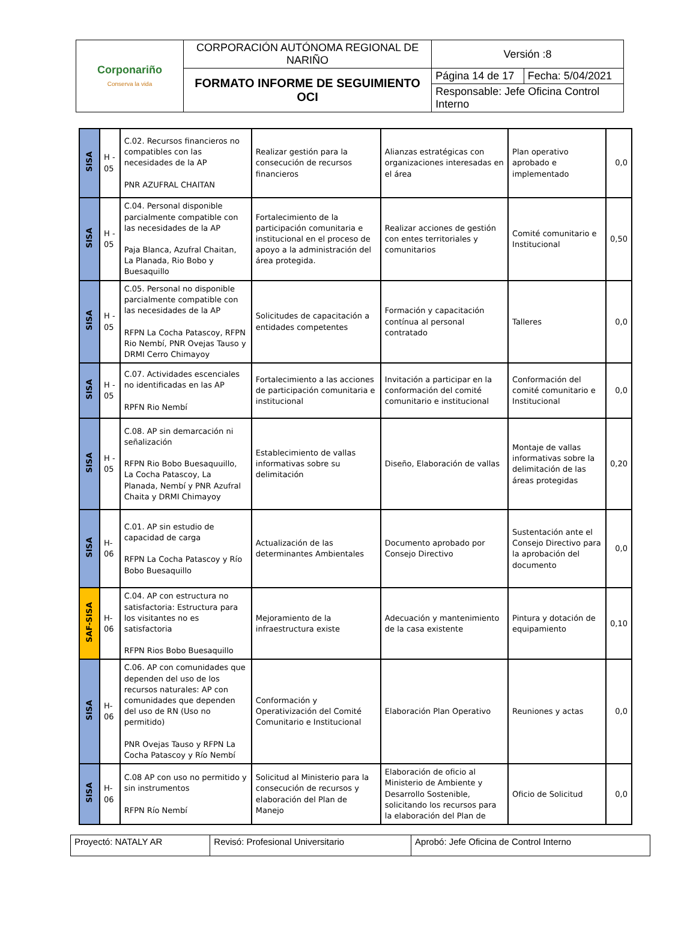| Corponariño Conserva la vida | CORPORACIÓN AUTÓNOMA REGIONAL DE NARIÑO | Versión :8 | |
| | FORMATO INFORME DE SEGUIMIENTO OCI | Página 14 de 17 | Fecha: 5/04/2021 |
| | | Responsable: Jefe Oficina Control Interno | |
| SISA | H - 05 | C.02. Recursos financieros no compatibles con las necesidades de la AP PNR AZUFRAL CHAITAN | Realizar gestión para la consecución de recursos financieros | Alianzas estratégicas con organizaciones interesadas en el área | Plan operativo aprobado e implementado | 0,0 |
| SISA | H - 05 | C.04. Personal disponible parcialmente compatible con las necesidades de la AP Paja Blanca, Azufral Chaitan, La Planada, Rio Bobo y Buesaquillo | Fortalecimiento de la participación comunitaria e institucional en el proceso de apoyo a la administración del área protegida. | Realizar acciones de gestión con entes territoriales y comunitarios | Comité comunitario e Institucional | 0,50 |
| SISA | H - 05 | C.05. Personal no disponible parcialmente compatible con las necesidades de la AP RFPN La Cocha Patascoy, RFPN Rio Nembí, PNR Ovejas Tauso y DRMI Cerro Chimayoy | Solicitudes de capacitación a entidades competentes | Formación y capacitación contínua al personal contratado | Talleres | 0,0 |
| SISA | H - 05 | C.07. Actividades escenciales no identificadas en las AP RPFN Rio Nembí | Fortalecimiento a las acciones de participación comunitaria e institucional | Invitación a participar en la conformación del comité comunitario e institucional | Conformación del comité comunitario e Institucional | 0,0 |
| SISA | H - 05 | C.08. AP sin demarcación ni señalización RFPN Rio Bobo Buesaquuillo, La Cocha Patascoy, La Planada, Nembí y PNR Azufral Chaita y DRMI Chimayoy | Establecimiento de vallas informativas sobre su delimitación | Diseño, Elaboración de vallas | Montaje de vallas informativas sobre la delimitación de las áreas protegidas | 0,20 |
| SISA | H-06 | C.01. AP sin estudio de capacidad de carga RFPN La Cocha Patascoy y Río Bobo Buesaquillo | Actualización de las determinantes Ambientales | Documento aprobado por Consejo Directivo | Sustentación ante el Consejo Directivo para la aprobación del documento | 0,0 |
| SAF-SISA | H-06 | C.04. AP con estructura no satisfactoria: Estructura para los visitantes no es satisfactoria RFPN Rios Bobo Buesaquillo | Mejoramiento de la infraestructura existe | Adecuación y mantenimiento de la casa existente | Pintura y dotación de equipamiento | 0,10 |
| SISA | H-06 | C.06. AP con comunidades que dependen del uso de los recursos naturales: AP con comunidades que dependen del uso de RN (Uso no permitido) PNR Ovejas Tauso y RFPN La Cocha Patascoy y Río Nembí | Conformación y Operativización del Comité Comunitario e Institucional | Elaboración Plan Operativo | Reuniones y actas | 0,0 |
| SISA | H-06 | C.08 AP con uso no permitido y sin instrumentos RFPN Río Nembí | Solicitud al Ministerio para la consecución de recursos y elaboración del Plan de Manejo | Elaboración de oficio al Ministerio de Ambiente y Desarrollo Sostenible, solicitando los recursos para la elaboración del Plan de | Oficio de Solicitud | 0,0 |
| Proyectó: NATALY AR | Revisó: Profesional Universitario | Aprobó: Jefe Oficina de Control Interno |